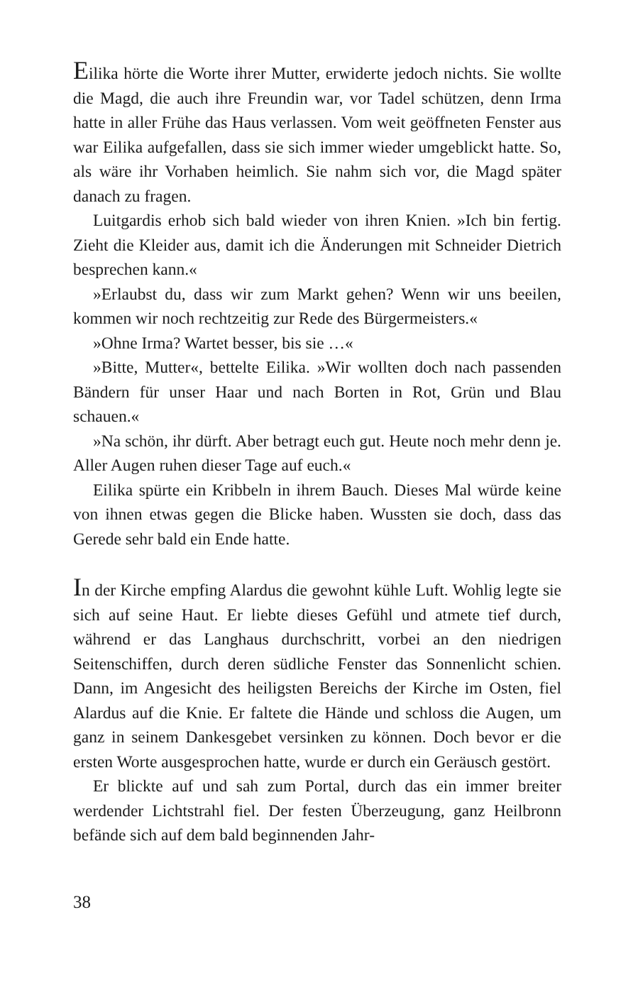Eilika hörte die Worte ihrer Mutter, erwiderte jedoch nichts. Sie wollte die Magd, die auch ihre Freundin war, vor Tadel schützen, denn Irma hatte in aller Frühe das Haus verlassen. Vom weit geöffneten Fenster aus war Eilika aufgefallen, dass sie sich immer wieder umgeblickt hatte. So, als wäre ihr Vorhaben heimlich. Sie nahm sich vor, die Magd später danach zu fragen.
Luitgardis erhob sich bald wieder von ihren Knien. »Ich bin fertig. Zieht die Kleider aus, damit ich die Änderungen mit Schneider Dietrich besprechen kann.«
»Erlaubst du, dass wir zum Markt gehen? Wenn wir uns beeilen, kommen wir noch rechtzeitig zur Rede des Bürgermeisters.«
»Ohne Irma? Wartet besser, bis sie …«
»Bitte, Mutter«, bettelte Eilika. »Wir wollten doch nach passenden Bändern für unser Haar und nach Borten in Rot, Grün und Blau schauen.«
»Na schön, ihr dürft. Aber betragt euch gut. Heute noch mehr denn je. Aller Augen ruhen dieser Tage auf euch.«
Eilika spürte ein Kribbeln in ihrem Bauch. Dieses Mal würde keine von ihnen etwas gegen die Blicke haben. Wussten sie doch, dass das Gerede sehr bald ein Ende hatte.
In der Kirche empfing Alardus die gewohnt kühle Luft. Wohlig legte sie sich auf seine Haut. Er liebte dieses Gefühl und atmete tief durch, während er das Langhaus durchschritt, vorbei an den niedrigen Seitenschiffen, durch deren südliche Fenster das Sonnenlicht schien. Dann, im Angesicht des heiligsten Bereichs der Kirche im Osten, fiel Alardus auf die Knie. Er faltete die Hände und schloss die Augen, um ganz in seinem Dankesgebet versinken zu können. Doch bevor er die ersten Worte ausgesprochen hatte, wurde er durch ein Geräusch gestört.
Er blickte auf und sah zum Portal, durch das ein immer breiter werdender Lichtstrahl fiel. Der festen Überzeugung, ganz Heilbronn befände sich auf dem bald beginnenden Jahr-
38